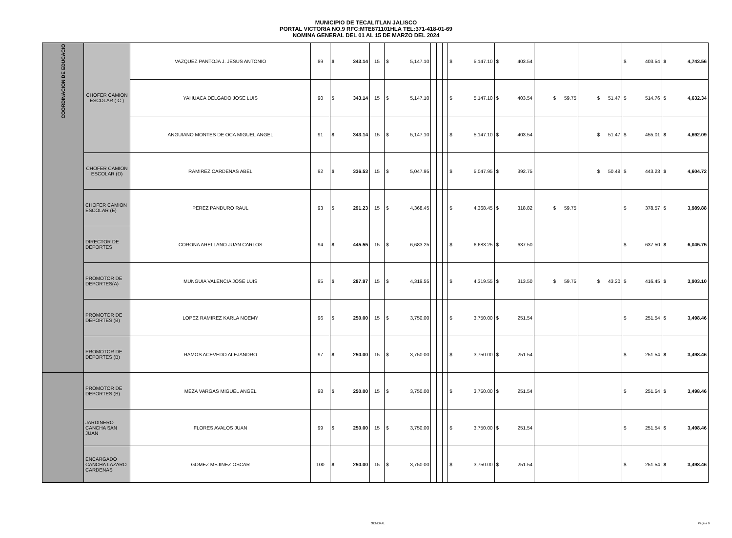MUNICIPIO DE TECALITLAN JALISCO
PORTAL VICTORIA NO.9 RFC:MTE871101HLA TEL:371-418-01-69
NOMINA GENERAL DEL 01 AL 15 DE MARZO DEL 2024
| COORDINACION DE EDUCACIO | CHOFER CAMION ESCOLAR ( C ) | VAZQUEZ PANTOJA J. JESUS ANTONIO | 89 | $ | 343.14 | 15 | $ | 5,147.10 | | | | $ | 5,147.10 | $ | 403.54 | | | $ | 403.54 | $ | 4,743.56 |
| | | YAHUACA DELGADO JOSE LUIS | 90 | $ | 343.14 | 15 | $ | 5,147.10 | | | | $ | 5,147.10 | $ | 403.54 | $ 59.75 | $ 51.47 | $ | 514.76 | $ | 4,632.34 |
| | | ANGUIANO MONTES DE OCA MIGUEL ANGEL | 91 | $ | 343.14 | 15 | $ | 5,147.10 | | | | $ | 5,147.10 | $ | 403.54 | | $ 51.47 | $ | 455.01 | $ | 4,692.09 |
| | CHOFER CAMION ESCOLAR (D) | RAMIREZ CARDENAS ABEL | 92 | $ | 336.53 | 15 | $ | 5,047.95 | | | | $ | 5,047.95 | $ | 392.75 | | $ 50.48 | $ | 443.23 | $ | 4,604.72 |
| | CHOFER CAMION ESCOLAR (E) | PEREZ PANDURO RAUL | 93 | $ | 291.23 | 15 | $ | 4,368.45 | | | | $ | 4,368.45 | $ | 318.82 | $ 59.75 | | $ | 378.57 | $ | 3,989.88 |
| | DIRECTOR DE DEPORTES | CORONA ARELLANO JUAN CARLOS | 94 | $ | 445.55 | 15 | $ | 6,683.25 | | | | $ | 6,683.25 | $ | 637.50 | | | $ | 637.50 | $ | 6,045.75 |
| | PROMOTOR DE DEPORTES(A) | MUNGUIA VALENCIA JOSE LUIS | 95 | $ | 287.97 | 15 | $ | 4,319.55 | | | | $ | 4,319.55 | $ | 313.50 | $ 59.75 | $ 43.20 | $ | 416.45 | $ | 3,903.10 |
| | PROMOTOR DE DEPORTES (B) | LOPEZ RAMIREZ KARLA NOEMY | 96 | $ | 250.00 | 15 | $ | 3,750.00 | | | | $ | 3,750.00 | $ | 251.54 | | | $ | 251.54 | $ | 3,498.46 |
| | PROMOTOR DE DEPORTES (B) | RAMOS ACEVEDO ALEJANDRO | 97 | $ | 250.00 | 15 | $ | 3,750.00 | | | | $ | 3,750.00 | $ | 251.54 | | | $ | 251.54 | $ | 3,498.46 |
| | PROMOTOR DE DEPORTES (B) | MEZA VARGAS MIGUEL ANGEL | 98 | $ | 250.00 | 15 | $ | 3,750.00 | | | | $ | 3,750.00 | $ | 251.54 | | | $ | 251.54 | $ | 3,498.46 |
| | JARDINERO CANCHA SAN JUAN | FLORES AVALOS JUAN | 99 | $ | 250.00 | 15 | $ | 3,750.00 | | | | $ | 3,750.00 | $ | 251.54 | | | $ | 251.54 | $ | 3,498.46 |
| | ENCARGADO CANCHA LAZARO CARDENAS | GOMEZ MEJINEZ OSCAR | 100 | $ | 250.00 | 15 | $ | 3,750.00 | | | | $ | 3,750.00 | $ | 251.54 | | | $ | 251.54 | $ | 3,498.46 |
GENERAL Página 9